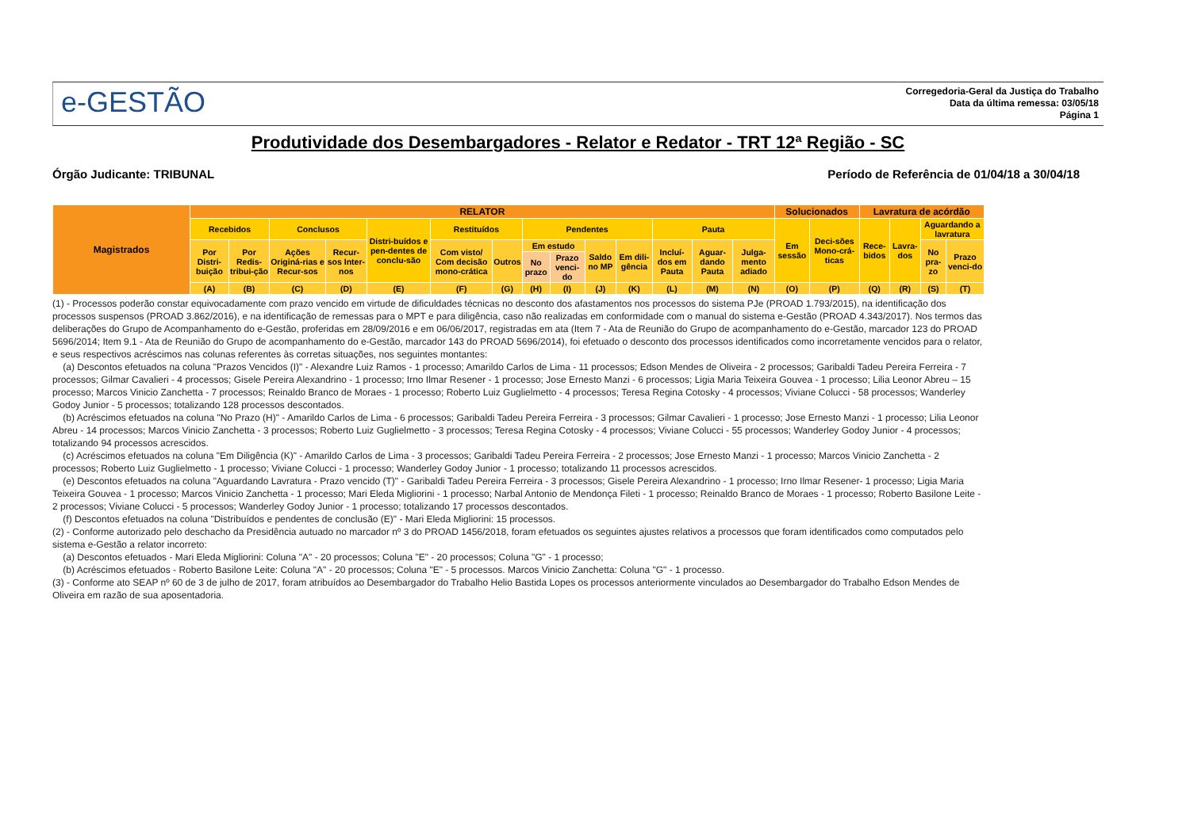e-GESTÃO
Corregedoria-Geral da Justiça do Trabalho
Data da última remessa: 03/05/18
Página 1
Produtividade dos Desembargadores - Relator e Redator - TRT 12ª Região - SC
Órgão Judicante: TRIBUNAL Período de Referência de 01/04/18 a 30/04/18
| Magistrados | RELATOR | | | | | | | | | | | | | | Solucionados | | Lavratura de acórdão | | | |
| --- | --- | --- | --- | --- | --- | --- | --- | --- | --- | --- | --- | --- | --- | --- | --- | --- | --- | --- | --- | --- |
| | Recebidos | | Conclusos | | Distri-buídos e pen-dentes de conclu-são | Restituídos | | Pendentes | | | | Pauta | | | Em sessão | Deci-sões Mono-crá-ticas | Rece-bidos | Lavra-dos | Aguardando a lavratura | |
| | Por Distri-buição | Por Redis-tribui-ção | Ações Originá-rias e Recur-sos | Recur-sos Inter-nos | | Com visto/ Com decisão mono-crática | Outros | Em estudo | | Saldo no MP | Em dili-gência | Incluí-dos em Pauta | Aguar-dando Pauta | Julga-mento adiado | | | | | No pra-zo | Prazo venci-do |
| | | | | | | | | No prazo | Prazo venci-do | | | | | | | | | | | |
| | (A) | (B) | (C) | (D) | (E) | (F) | (G) | (H) | (I) | (J) | (K) | (L) | (M) | (N) | (O) | (P) | (Q) | (R) | (S) | (T) |
(1) - Processos poderão constar equivocadamente com prazo vencido em virtude de dificuldades técnicas no desconto dos afastamentos nos processos do sistema PJe (PROAD 1.793/2015), na identificação dos processos suspensos (PROAD 3.862/2016), e na identificação de remessas para o MPT e para diligência, caso não realizadas em conformidade com o manual do sistema e-Gestão (PROAD 4.343/2017). Nos termos das deliberações do Grupo de Acompanhamento do e-Gestão, proferidas em 28/09/2016 e em 06/06/2017, registradas em ata (Item 7 - Ata de Reunião do Grupo de acompanhamento do e-Gestão, marcador 123 do PROAD 5696/2014; Item 9.1 - Ata de Reunião do Grupo de acompanhamento do e-Gestão, marcador 143 do PROAD 5696/2014), foi efetuado o desconto dos processos identificados como incorretamente vencidos para o relator, e seus respectivos acréscimos nas colunas referentes às corretas situações, nos seguintes montantes:
(a) Descontos efetuados na coluna "Prazos Vencidos (I)" - Alexandre Luiz Ramos - 1 processo; Amarildo Carlos de Lima - 11 processos; Edson Mendes de Oliveira - 2 processos; Garibaldi Tadeu Pereira Ferreira - 7 processos; Gilmar Cavalieri - 4 processos; Gisele Pereira Alexandrino - 1 processo; Irno Ilmar Resener - 1 processo; Jose Ernesto Manzi - 6 processos; Ligia Maria Teixeira Gouvea - 1 processo; Lilia Leonor Abreu – 15 processo; Marcos Vinicio Zanchetta - 7 processos; Reinaldo Branco de Moraes - 1 processo; Roberto Luiz Guglielmetto - 4 processos; Teresa Regina Cotosky - 4 processos; Viviane Colucci - 58 processos; Wanderley Godoy Junior - 5 processos; totalizando 128 processos descontados.
(b) Acréscimos efetuados na coluna "No Prazo (H)" - Amarildo Carlos de Lima - 6 processos; Garibaldi Tadeu Pereira Ferreira - 3 processos; Gilmar Cavalieri - 1 processo; Jose Ernesto Manzi - 1 processo; Lilia Leonor Abreu - 14 processos; Marcos Vinicio Zanchetta - 3 processos; Roberto Luiz Guglielmetto - 3 processos; Teresa Regina Cotosky - 4 processos; Viviane Colucci - 55 processos; Wanderley Godoy Junior - 4 processos; totalizando 94 processos acrescidos.
(c) Acréscimos efetuados na coluna "Em Diligência (K)" - Amarildo Carlos de Lima - 3 processos; Garibaldi Tadeu Pereira Ferreira - 2 processos; Jose Ernesto Manzi - 1 processo; Marcos Vinicio Zanchetta - 2 processos; Roberto Luiz Guglielmetto - 1 processo; Viviane Colucci - 1 processo; Wanderley Godoy Junior - 1 processo; totalizando 11 processos acrescidos.
(e) Descontos efetuados na coluna "Aguardando Lavratura - Prazo vencido (T)" - Garibaldi Tadeu Pereira Ferreira - 3 processos; Gisele Pereira Alexandrino - 1 processo; Irno Ilmar Resener- 1 processo; Ligia Maria Teixeira Gouvea - 1 processo; Marcos Vinicio Zanchetta - 1 processo; Mari Eleda Migliorini - 1 processo; Narbal Antonio de Mendonça Fileti - 1 processo; Reinaldo Branco de Moraes - 1 processo; Roberto Basilone Leite - 2 processos; Viviane Colucci - 5 processos; Wanderley Godoy Junior - 1 processo; totalizando 17 processos descontados.
(f) Descontos efetuados na coluna "Distribuídos e pendentes de conclusão (E)" - Mari Eleda Migliorini: 15 processos.
(2) - Conforme autorizado pelo deschacho da Presidência autuado no marcador nº 3 do PROAD 1456/2018, foram efetuados os seguintes ajustes relativos a processos que foram identificados como computados pelo sistema e-Gestão a relator incorreto:
(a) Descontos efetuados - Mari Eleda Migliorini: Coluna "A" - 20 processos; Coluna "E" - 20 processos; Coluna "G" - 1 processo;
(b) Acréscimos efetuados - Roberto Basilone Leite: Coluna "A" - 20 processos; Coluna "E" - 5 processos. Marcos Vinicio Zanchetta: Coluna "G" - 1 processo.
(3) - Conforme ato SEAP nº 60 de 3 de julho de 2017, foram atribuídos ao Desembargador do Trabalho Helio Bastida Lopes os processos anteriormente vinculados ao Desembargador do Trabalho Edson Mendes de Oliveira em razão de sua aposentadoria.